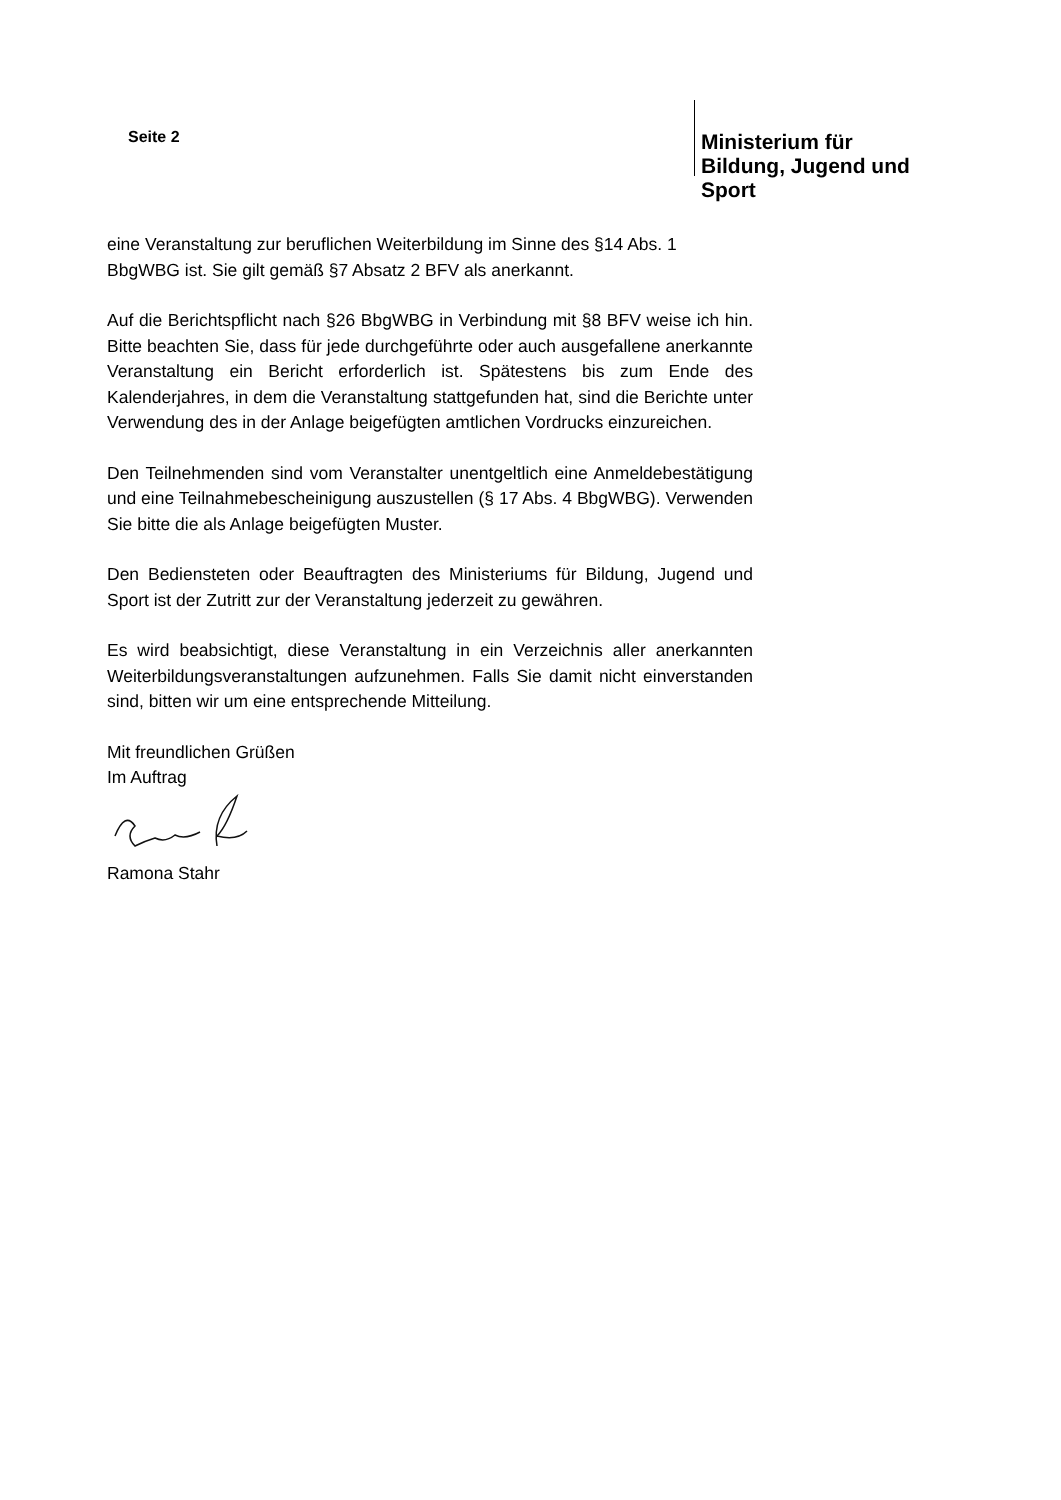Seite 2
Ministerium für Bildung, Jugend und Sport
eine Veranstaltung zur beruflichen Weiterbildung im Sinne des §14 Abs. 1
BbgWBG ist. Sie gilt gemäß §7 Absatz 2 BFV als anerkannt.
Auf die Berichtspflicht nach §26 BbgWBG in Verbindung mit §8 BFV weise ich hin. Bitte beachten Sie, dass für jede durchgeführte oder auch ausgefallene anerkannte Veranstaltung ein Bericht erforderlich ist. Spätestens bis zum Ende des Kalenderjahres, in dem die Veranstaltung stattgefunden hat, sind die Berichte unter Verwendung des in der Anlage beigefügten amtlichen Vordrucks einzureichen.
Den Teilnehmenden sind vom Veranstalter unentgeltlich eine Anmeldebestätigung und eine Teilnahmebescheinigung auszustellen (§ 17 Abs. 4 BbgWBG). Verwenden Sie bitte die als Anlage beigefügten Muster.
Den Bediensteten oder Beauftragten des Ministeriums für Bildung, Jugend und Sport ist der Zutritt zur der Veranstaltung jederzeit zu gewähren.
Es wird beabsichtigt, diese Veranstaltung in ein Verzeichnis aller anerkannten Weiterbildungsveranstaltungen aufzunehmen. Falls Sie damit nicht einverstanden sind, bitten wir um eine entsprechende Mitteilung.
Mit freundlichen Grüßen
Im Auftrag
Ramona Stahr